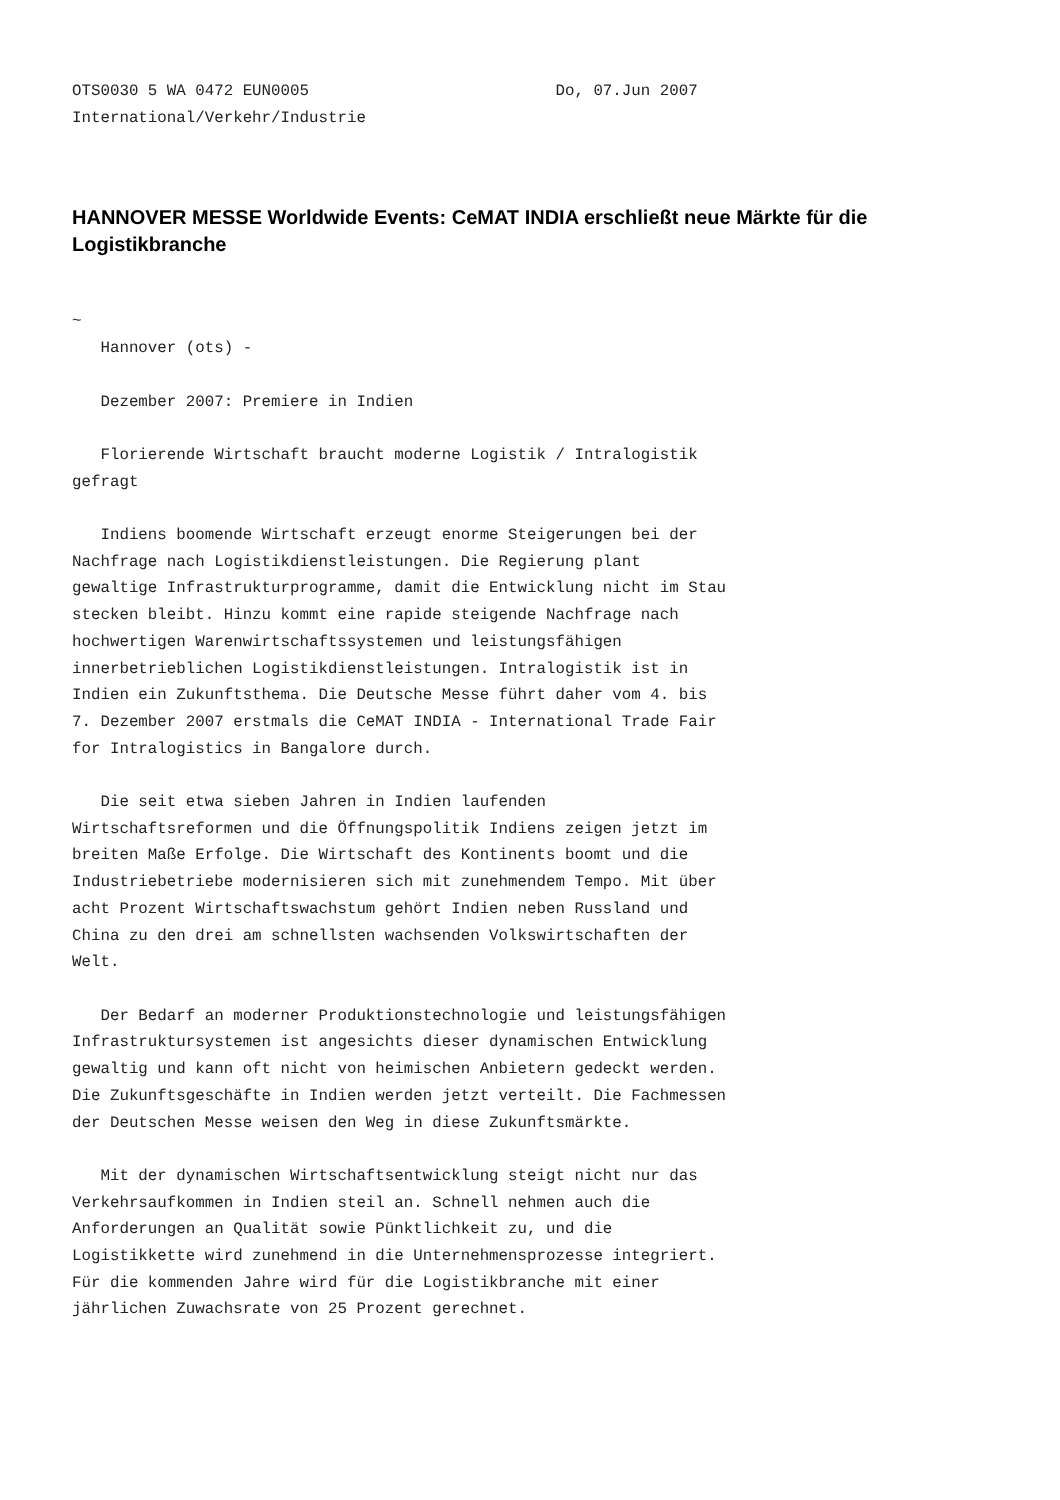OTS0030 5 WA 0472 EUN0005                          Do, 07.Jun 2007
International/Verkehr/Industrie
HANNOVER MESSE Worldwide Events: CeMAT INDIA erschließt neue Märkte für die Logistikbranche
~
   Hannover (ots) -

   Dezember 2007: Premiere in Indien

   Florierende Wirtschaft braucht moderne Logistik / Intralogistik
gefragt

   Indiens boomende Wirtschaft erzeugt enorme Steigerungen bei der
Nachfrage nach Logistikdienstleistungen. Die Regierung plant
gewaltige Infrastrukturprogramme, damit die Entwicklung nicht im Stau
stecken bleibt. Hinzu kommt eine rapide steigende Nachfrage nach
hochwertigen Warenwirtschaftssystemen und leistungsfähigen
innerbetrieblichen Logistikdienstleistungen. Intralogistik ist in
Indien ein Zukunftsthema. Die Deutsche Messe führt daher vom 4. bis
7. Dezember 2007 erstmals die CeMAT INDIA - International Trade Fair
for Intralogistics in Bangalore durch.

   Die seit etwa sieben Jahren in Indien laufenden
Wirtschaftsreformen und die Öffnungspolitik Indiens zeigen jetzt im
breiten Maße Erfolge. Die Wirtschaft des Kontinents boomt und die
Industriebetriebe modernisieren sich mit zunehmendem Tempo. Mit über
acht Prozent Wirtschaftswachstum gehört Indien neben Russland und
China zu den drei am schnellsten wachsenden Volkswirtschaften der
Welt.

   Der Bedarf an moderner Produktionstechnologie und leistungsfähigen
Infrastruktursystemen ist angesichts dieser dynamischen Entwicklung
gewaltig und kann oft nicht von heimischen Anbietern gedeckt werden.
Die Zukunftsgeschäfte in Indien werden jetzt verteilt. Die Fachmessen
der Deutschen Messe weisen den Weg in diese Zukunftsmärkte.

   Mit der dynamischen Wirtschaftsentwicklung steigt nicht nur das
Verkehrsaufkommen in Indien steil an. Schnell nehmen auch die
Anforderungen an Qualität sowie Pünktlichkeit zu, und die
Logistikkette wird zunehmend in die Unternehmensprozesse integriert.
Für die kommenden Jahre wird für die Logistikbranche mit einer
jährlichen Zuwachsrate von 25 Prozent gerechnet.